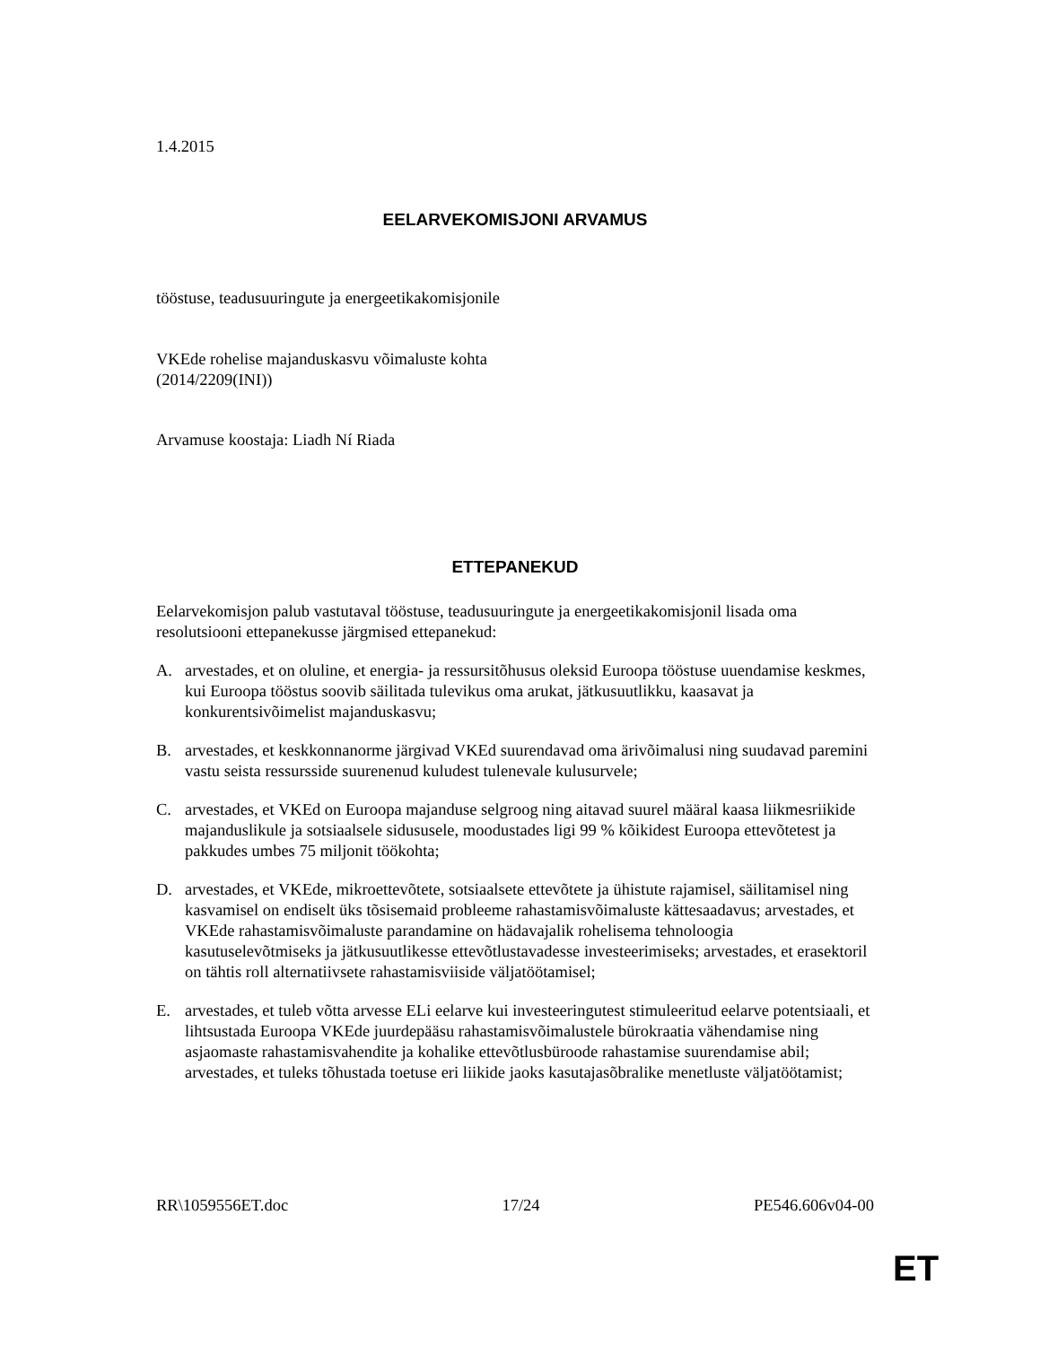1.4.2015
EELARVEKOMISJONI ARVAMUS
tööstuse, teadusuuringute ja energeetikakomisjonile
VKEde rohelise majanduskasvu võimaluste kohta
(2014/2209(INI))
Arvamuse koostaja: Liadh Ní Riada
ETTEPANEKUD
Eelarvekomisjon palub vastutaval tööstuse, teadusuuringute ja energeetikakomisjonil lisada oma resolutsiooni ettepanekusse järgmised ettepanekud:
A. arvestades, et on oluline, et energia- ja ressursitõhusus oleksid Euroopa tööstuse uuendamise keskmes, kui Euroopa tööstus soovib säilitada tulevikus oma arukat, jätkusuutlikku, kaasavat ja konkurentsivõimelist majanduskasvu;
B. arvestades, et keskkonnanorme järgivad VKEd suurendavad oma ärivõimalusi ning suudavad paremini vastu seista ressursside suurenenud kuludest tulenevale kulusurvele;
C. arvestades, et VKEd on Euroopa majanduse selgroog ning aitavad suurel määral kaasa liikmesriikide majanduslikule ja sotsiaalsele sidususele, moodustades ligi 99 % kõikidest Euroopa ettevõtetest ja pakkudes umbes 75 miljonit töökohta;
D. arvestades, et VKEde, mikroettevõtete, sotsiaalsete ettevõtete ja ühistute rajamisel, säilitamisel ning kasvamisel on endiselt üks tõsisemaid probleeme rahastamisvõimaluste kättesaadavus; arvestades, et VKEde rahastamisvõimaluste parandamine on hädavajalik rohelisema tehnoloogia kasutuselevõtmiseks ja jätkusuutlikesse ettevõtlustavadesse investeerimiseks; arvestades, et erasektoril on tähtis roll alternatiivsete rahastamisviiside väljatöötamisel;
E. arvestades, et tuleb võtta arvesse ELi eelarve kui investeeringutest stimuleeritud eelarve potentsiaali, et lihtsustada Euroopa VKEde juurdepääsu rahastamisvõimalustele bürokraatia vähendamise ning asjaomaste rahastamisvahendite ja kohalike ettevõtlusbüroode rahastamise suurendamise abil; arvestades, et tuleks tõhustada toetuse eri liikide jaoks kasutajasõbralike menetluste väljatöötamist;
RR\1059556ET.doc 17/24 PE546.606v04-00
ET